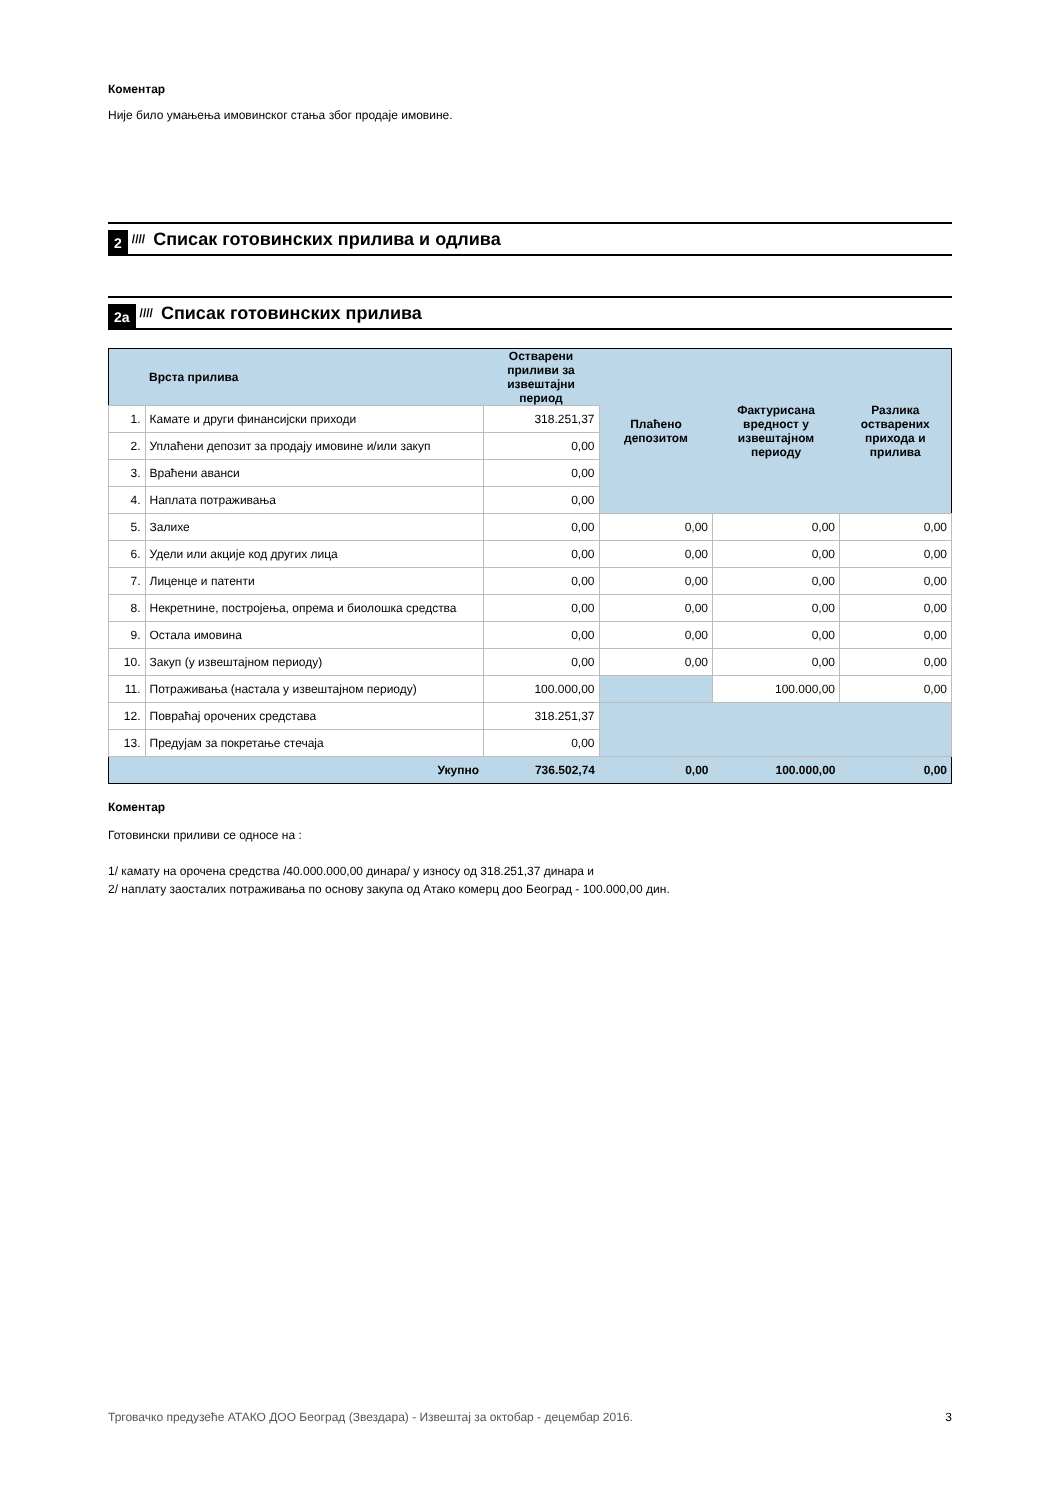Коментар
Није било умањења имовинског стања због продаје имовине.
2 //// Списак готовинских прилива и одлива
2a //// Списак готовинских прилива
| | Врста прилива | Остварени приливи за извештајни период | Плаћено депозитом | Фактурисана вредност у извештајном периоду | Разлика остварених прихода и прилива |
| --- | --- | --- | --- | --- | --- |
| 1. | Камате и други финансијски приходи | 318.251,37 | | | |
| 2. | Уплаћени депозит за продају имовине и/или закуп | 0,00 | | | |
| 3. | Враћени аванси | 0,00 | | | |
| 4. | Наплата потраживања | 0,00 | | | |
| 5. | Залихе | 0,00 | 0,00 | 0,00 | 0,00 |
| 6. | Удели или акције код других лица | 0,00 | 0,00 | 0,00 | 0,00 |
| 7. | Лиценце и патенти | 0,00 | 0,00 | 0,00 | 0,00 |
| 8. | Некретнине, постројења, опрема и биолошка средства | 0,00 | 0,00 | 0,00 | 0,00 |
| 9. | Остала имовина | 0,00 | 0,00 | 0,00 | 0,00 |
| 10. | Закуп (у извештајном периоду) | 0,00 | 0,00 | 0,00 | 0,00 |
| 11. | Потраживања (настала у извештајном периоду) | 100.000,00 | | 100.000,00 | 0,00 |
| 12. | Повраћај орочених средстава | 318.251,37 | | | |
| 13. | Предујам за покретање стечаја | 0,00 | | | |
| | Укупно | 736.502,74 | 0,00 | 100.000,00 | 0,00 |
Коментар
Готовински приливи се односе на :
1/ камату на орочена средства /40.000.000,00 динара/ у износу од 318.251,37 динара и
2/ наплату заосталих потраживања по основу закупа од Атако комерц доо Београд - 100.000,00 дин.
Трговачко предузеће АТАКО ДОО Београд (Звездара) - Извештај за октобар - децембар 2016. 3